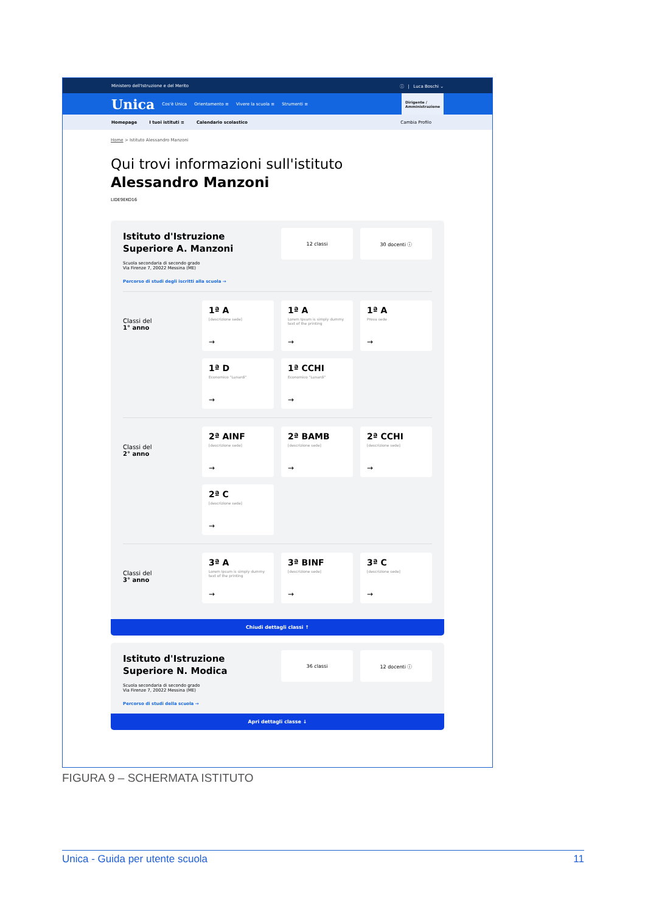Ministero dell'Istruzione e del Merito ⓘ | Luca Boschi ⌄
Unica Cos'è Unica Orientamento ≡ Vivere la scuola ≡ Strumenti ≡
Dirigente /
Amministrazione
Homepage I tuoi istituti ≡ Calendario scolastico Cambia Profilo
Home > Istituto Alessandro Manzoni
Qui trovi informazioni sull'istituto
Alessandro Manzoni
LIDE9EKO16
Istituto d'Istruzione Superiore A. Manzoni
Scuola secondaria di secondo grado
Via Firenze 7, 20022 Messina (ME)
Percorso di studi degli iscritti alla scuola →
12 classi 30 docenti ⓘ
Classi del
1° anno
1ª A
[descrizione sede]
→
1ª A
Lorem Ipsum is simply dummy text of the printing
→
1ª A
Prova sede
→
1ª D
Economico "Lunardi"
→
1ª CCHI
Economico "Lunardi"
→
Classi del
2° anno
2ª AINF
[descrizione sede]
→
2ª BAMB
[descrizione sede]
→
2ª CCHI
[descrizione sede]
→
2ª C
[descrizione sede]
→
Classi del
3° anno
3ª A
Lorem Ipsum is simply dummy text of the printing
→
3ª BINF
[descrizione sede]
→
3ª C
[descrizione sede]
→
Chiudi dettagli classi ↑
Istituto d'Istruzione Superiore N. Modica
Scuola secondaria di secondo grado
Via Firenze 7, 20022 Messina (ME)
Percorso di studi della scuola →
36 classi 12 docenti ⓘ
Apri dettagli classe ↓
FIGURA 9 – SCHERMATA ISTITUTO
Unica - Guida per utente scuola 11